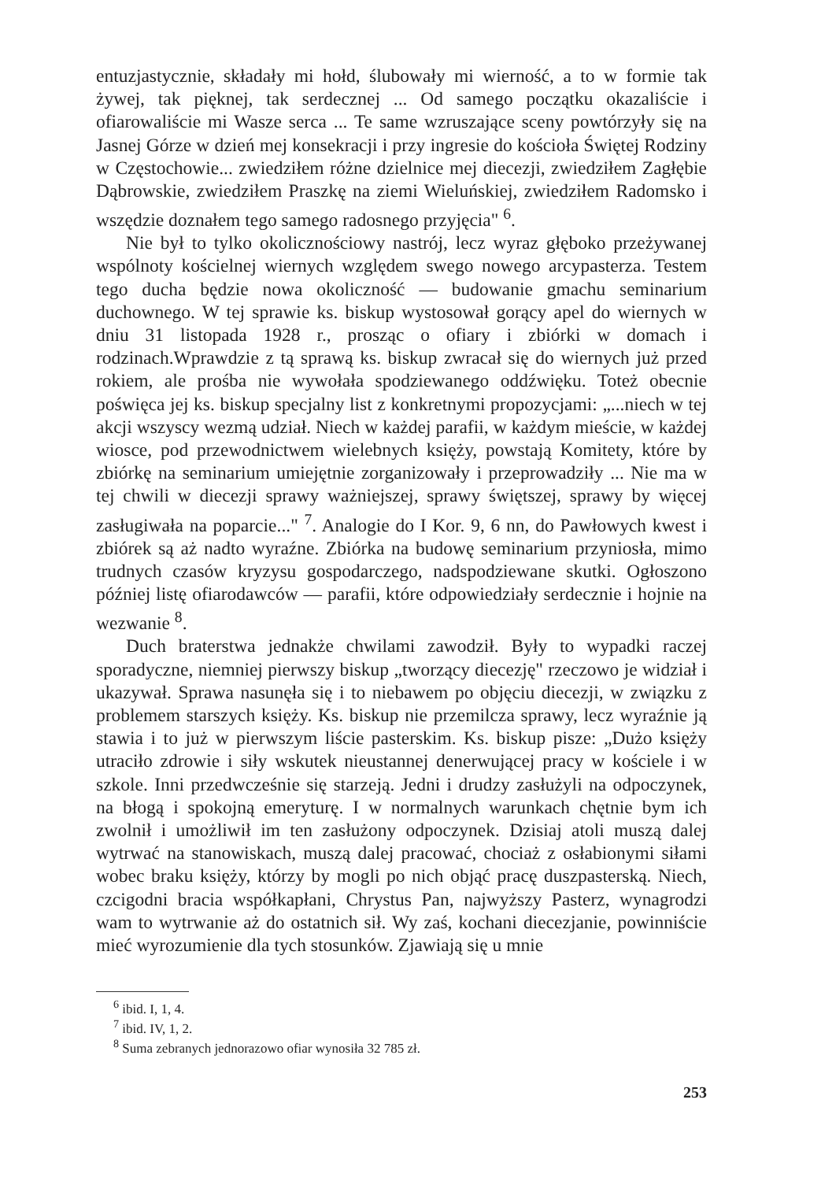entuzjastycznie, składały mi hołd, ślubowały mi wierność, a to w formie tak żywej, tak pięknej, tak serdecznej ... Od samego początku okazaliście i ofiarowaliście mi Wasze serca ... Te same wzruszające sceny powtórzyły się na Jasnej Górze w dzień mej konsekracji i przy ingresie do kościoła Świętej Rodziny w Częstochowie... zwiedziłem różne dzielnice mej diecezji, zwiedziłem Zagłębie Dąbrowskie, zwiedziłem Praszkę na ziemi Wieluńskiej, zwiedziłem Radomsko i wszędzie doznałem tego samego radosnego przyjęcia" <sup>6</sup>.
Nie był to tylko okolicznościowy nastrój, lecz wyraz głęboko przeżywanej wspólnoty kościelnej wiernych względem swego nowego arcypasterza. Testem tego ducha będzie nowa okoliczność — budowanie gmachu seminarium duchownego. W tej sprawie ks. biskup wystosował gorący apel do wiernych w dniu 31 listopada 1928 r., prosząc o ofiary i zbiórki w domach i rodzinach.Wprawdzie z tą sprawą ks. biskup zwracał się do wiernych już przed rokiem, ale prośba nie wywołała spodziewanego oddźwięku. Toteż obecnie poświęca jej ks. biskup specjalny list z konkretnymi propozycjami: „...niech w tej akcji wszyscy wezmą udział. Niech w każdej parafii, w każdym mieście, w każdej wiosce, pod przewodnictwem wielebnych księży, powstają Komitety, które by zbiórkę na seminarium umiejętnie zorganizowały i przeprowadziły ... Nie ma w tej chwili w diecezji sprawy ważniejszej, sprawy świętszej, sprawy by więcej zasługiwała na poparcie..." <sup>7</sup>. Analogie do I Kor. 9, 6 nn, do Pawłowych kwest i zbiórek są aż nadto wyraźne. Zbiórka na budowę seminarium przyniosła, mimo trudnych czasów kryzysu gospodarczego, nadspodziewane skutki. Ogłoszono później listę ofiarodawców — parafii, które odpowiedziały serdecznie i hojnie na wezwanie <sup>8</sup>.
Duch braterstwa jednakże chwilami zawodził. Były to wypadki raczej sporadyczne, niemniej pierwszy biskup „tworzący diecezję" rzeczowo je widział i ukazywał. Sprawa nasunęła się i to niebawem po objęciu diecezji, w związku z problemem starszych księży. Ks. biskup nie przemilcza sprawy, lecz wyraźnie ją stawia i to już w pierwszym liście pasterskim. Ks. biskup pisze: „Dużo księży utraciło zdrowie i siły wskutek nieustannej denerwującej pracy w kościele i w szkole. Inni przedwcześnie się starzeją. Jedni i drudzy zasłużyli na odpoczynek, na błogą i spokojną emeryturę. I w normalnych warunkach chętnie bym ich zwolnił i umożliwił im ten zasłużony odpoczynek. Dzisiaj atoli muszą dalej wytrwać na stanowiskach, muszą dalej pracować, chociaż z osłabionymi siłami wobec braku księży, którzy by mogli po nich objąć pracę duszpasterską. Niech, czcigodni bracia współkapłani, Chrystus Pan, najwyższy Pasterz, wynagrodzi wam to wytrwanie aż do ostatnich sił. Wy zaś, kochani diecezjanie, powinniście mieć wyrozumienie dla tych stosunków. Zjawiają się u mnie
<sup>6</sup> ibid. I, 1, 4.
<sup>7</sup> ibid. IV, 1, 2.
<sup>8</sup> Suma zebranych jednorazowo ofiar wynosiła 32 785 zł.
253